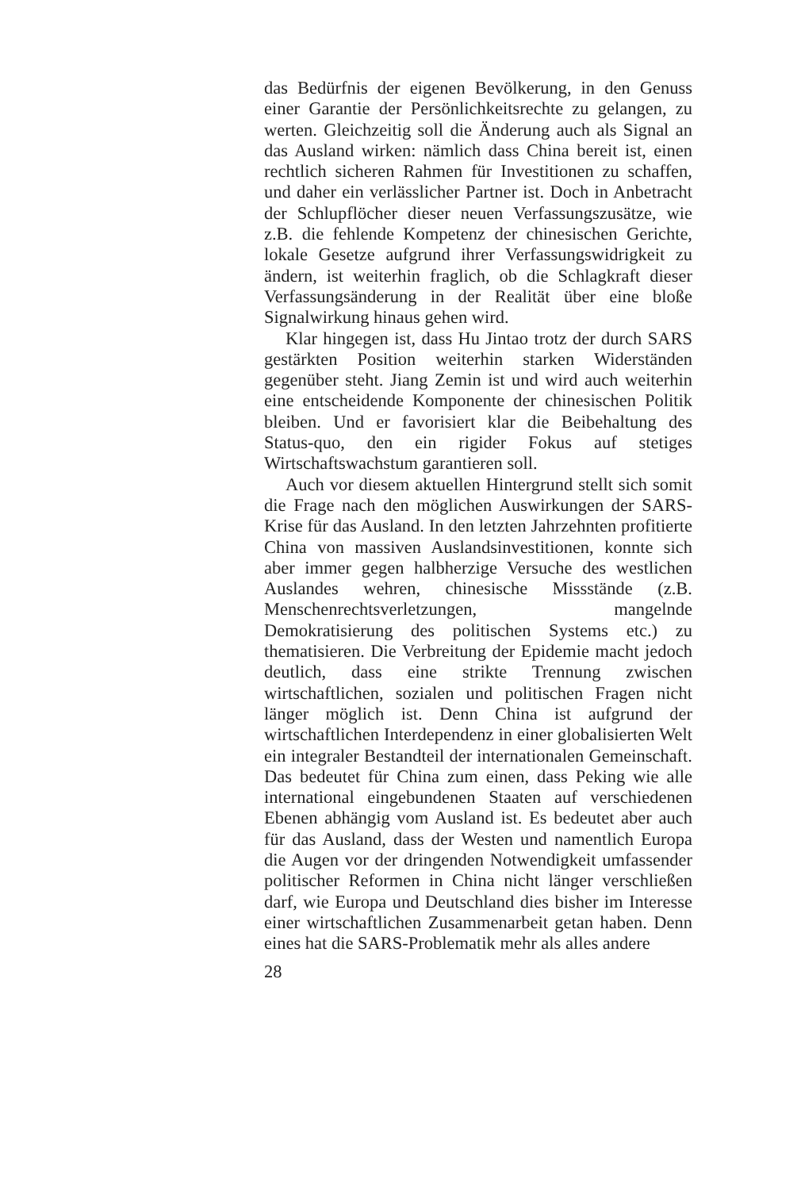das Bedürfnis der eigenen Bevölkerung, in den Genuss einer Garantie der Persönlichkeitsrechte zu gelangen, zu werten. Gleichzeitig soll die Änderung auch als Signal an das Ausland wirken: nämlich dass China bereit ist, einen rechtlich sicheren Rahmen für Investitionen zu schaffen, und daher ein verlässlicher Partner ist. Doch in Anbetracht der Schlupflöcher dieser neuen Verfassungszusätze, wie z.B. die fehlende Kompetenz der chinesischen Gerichte, lokale Gesetze aufgrund ihrer Verfassungswidrigkeit zu ändern, ist weiterhin fraglich, ob die Schlagkraft dieser Verfassungsänderung in der Realität über eine bloße Signalwirkung hinaus gehen wird.
Klar hingegen ist, dass Hu Jintao trotz der durch SARS gestärkten Position weiterhin starken Widerständen gegenüber steht. Jiang Zemin ist und wird auch weiterhin eine entscheidende Komponente der chinesischen Politik bleiben. Und er favorisiert klar die Beibehaltung des Status-quo, den ein rigider Fokus auf stetiges Wirtschaftswachstum garantieren soll.
Auch vor diesem aktuellen Hintergrund stellt sich somit die Frage nach den möglichen Auswirkungen der SARS-Krise für das Ausland. In den letzten Jahrzehnten profitierte China von massiven Auslandsinvestitionen, konnte sich aber immer gegen halbherzige Versuche des westlichen Auslandes wehren, chinesische Missstände (z.B. Menschenrechtsverletzungen, mangelnde Demokratisierung des politischen Systems etc.) zu thematisieren. Die Verbreitung der Epidemie macht jedoch deutlich, dass eine strikte Trennung zwischen wirtschaftlichen, sozialen und politischen Fragen nicht länger möglich ist. Denn China ist aufgrund der wirtschaftlichen Interdependenz in einer globalisierten Welt ein integraler Bestandteil der internationalen Gemeinschaft. Das bedeutet für China zum einen, dass Peking wie alle international eingebundenen Staaten auf verschiedenen Ebenen abhängig vom Ausland ist. Es bedeutet aber auch für das Ausland, dass der Westen und namentlich Europa die Augen vor der dringenden Notwendigkeit umfassender politischer Reformen in China nicht länger verschließen darf, wie Europa und Deutschland dies bisher im Interesse einer wirtschaftlichen Zusammenarbeit getan haben. Denn eines hat die SARS-Problematik mehr als alles andere
28